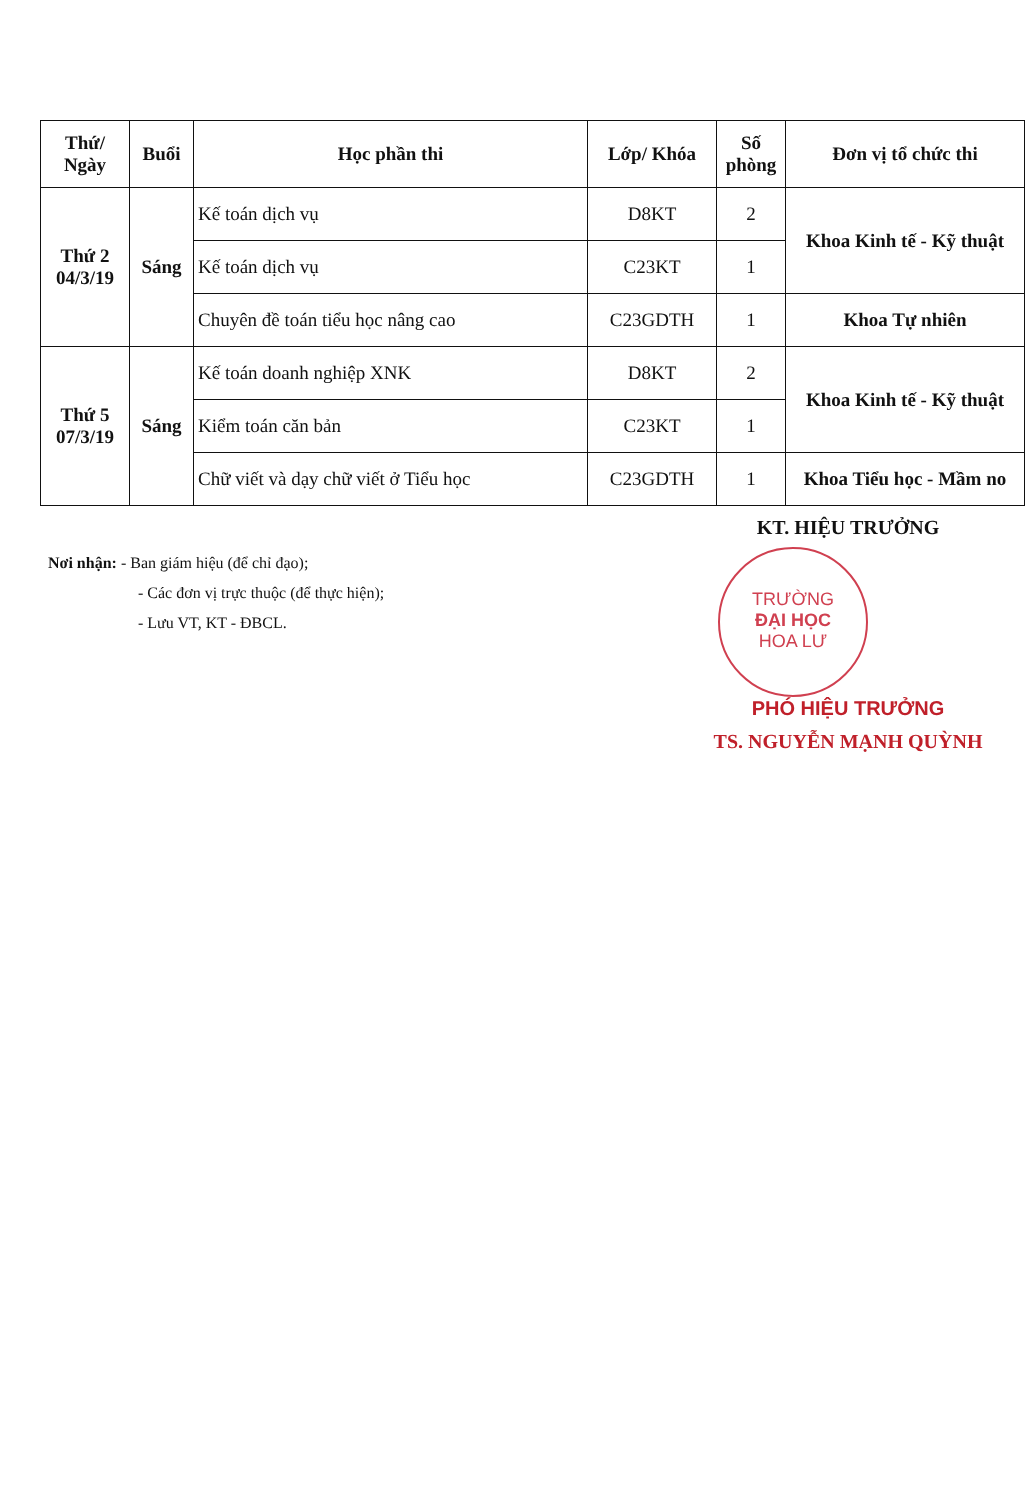| Thứ/ Ngày | Buổi | Học phần thi | Lớp/ Khóa | Số phòng | Đơn vị tổ chức thi |
| --- | --- | --- | --- | --- | --- |
| Thứ 2 04/3/19 | Sáng | Kế toán dịch vụ | D8KT | 2 | Khoa Kinh tế - Kỹ thuật |
| | | Kế toán dịch vụ | C23KT | 1 | |
| | | Chuyên đề toán tiểu học nâng cao | C23GDTH | 1 | Khoa Tự nhiên |
| Thứ 5 07/3/19 | Sáng | Kế toán doanh nghiệp XNK | D8KT | 2 | Khoa Kinh tế - Kỹ thuật |
| | | Kiểm toán căn bản | C23KT | 1 | |
| | | Chữ viết và dạy chữ viết ở Tiểu học | C23GDTH | 1 | Khoa Tiểu học - Mầm no |
Nơi nhận: - Ban giám hiệu (để chỉ đạo);
- Các đơn vị trực thuộc (để thực hiện);
- Lưu VT, KT - ĐBCL.
KT. HIỆU TRƯỞNG
TRƯỜNG
ĐẠI HỌC
HOA LƯ
PHÓ HIỆU TRƯỞNG
TS. NGUYỄN MẠNH QUỲNH